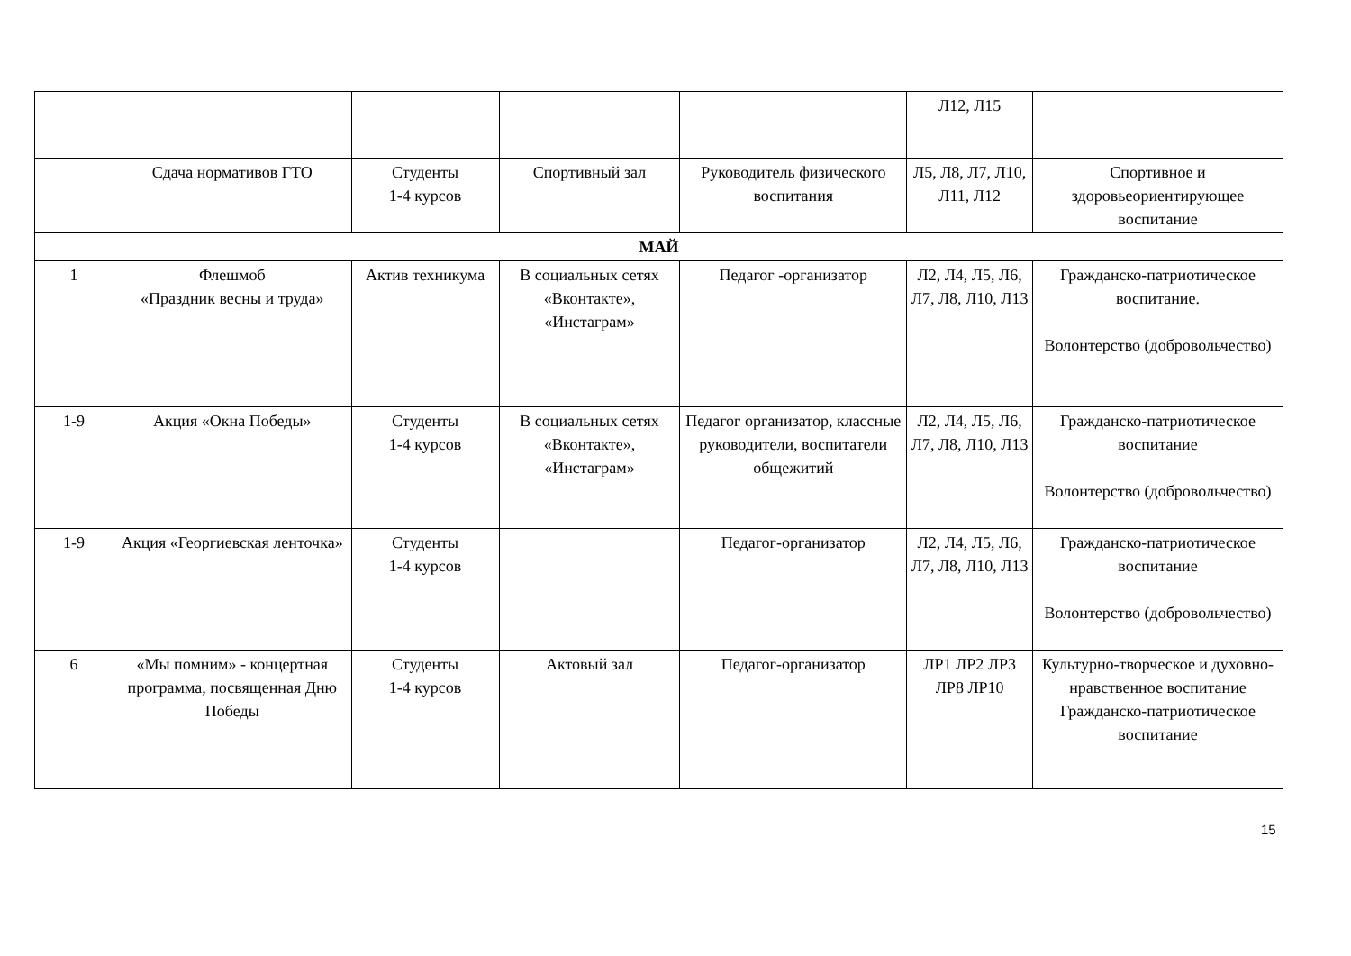| | | | | | Л12, Л15 | |
| | Сдача нормативов ГТО | Студенты 1-4 курсов | Спортивный зал | Руководитель физического воспитания | Л5, Л8, Л7, Л10, Л11, Л12 | Спортивное и здоровьеориентирующее воспитание |
| МАЙ | | | | | | |
| 1 | Флешмоб «Праздник весны и труда» | Актив техникума | В социальных сетях «Вконтакте», «Инстаграм» | Педагог -организатор | Л2, Л4, Л5, Л6, Л7, Л8, Л10, Л13 | Гражданско-патриотическое воспитание. Волонтерство (добровольчество) |
| 1-9 | Акция «Окна Победы» | Студенты 1-4 курсов | В социальных сетях «Вконтакте», «Инстаграм» | Педагог организатор, классные руководители, воспитатели общежитий | Л2, Л4, Л5, Л6, Л7, Л8, Л10, Л13 | Гражданско-патриотическое воспитание Волонтерство (добровольчество) |
| 1-9 | Акция «Георгиевская ленточка» | Студенты 1-4 курсов | | Педагог-организатор | Л2, Л4, Л5, Л6, Л7, Л8, Л10, Л13 | Гражданско-патриотическое воспитание Волонтерство (добровольчество) |
| 6 | «Мы помним» - концертная программа, посвященная Дню Победы | Студенты 1-4 курсов | Актовый зал | Педагог-организатор | ЛР1 ЛР2 ЛР3 ЛР8 ЛР10 | Культурно-творческое и духовно-нравственное воспитание Гражданско-патриотическое воспитание |
15